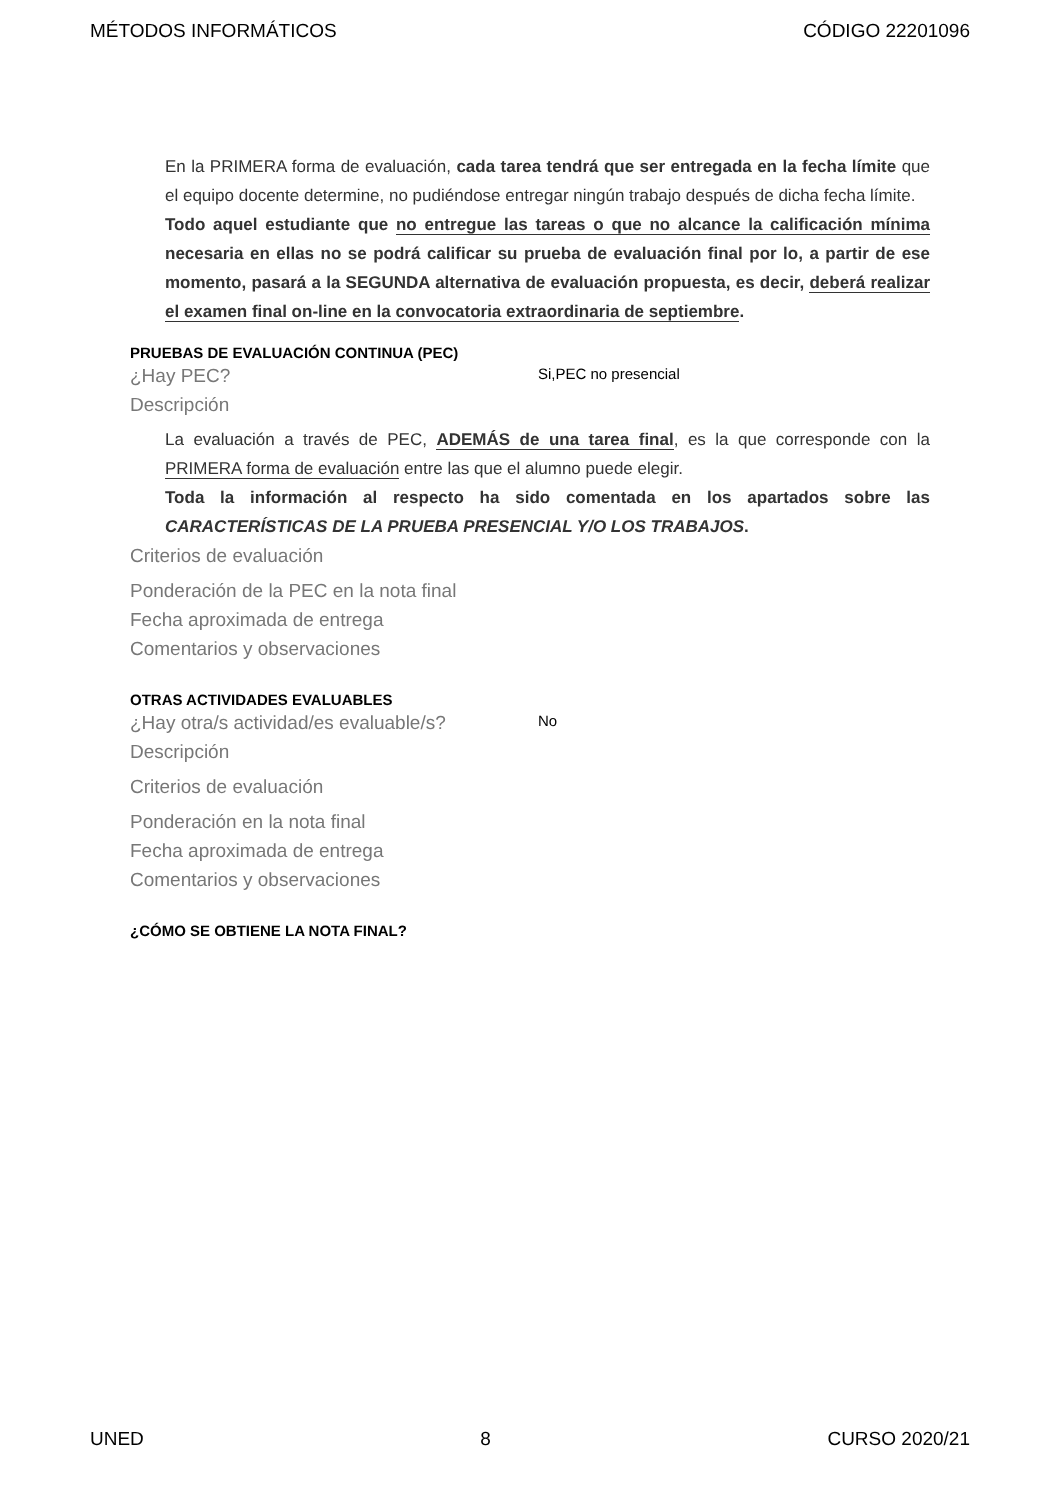MÉTODOS INFORMÁTICOS CÓDIGO 22201096
En la PRIMERA forma de evaluación, cada tarea tendrá que ser entregada en la fecha límite que el equipo docente determine, no pudiéndose entregar ningún trabajo después de dicha fecha límite.
Todo aquel estudiante que no entregue las tareas o que no alcance la calificación mínima necesaria en ellas no se podrá calificar su prueba de evaluación final por lo, a partir de ese momento, pasará a la SEGUNDA alternativa de evaluación propuesta, es decir, deberá realizar el examen final on-line en la convocatoria extraordinaria de septiembre.
PRUEBAS DE EVALUACIÓN CONTINUA (PEC)
¿Hay PEC?
Si,PEC no presencial
Descripción
La evaluación a través de PEC, ADEMÁS de una tarea final, es la que corresponde con la PRIMERA forma de evaluación entre las que el alumno puede elegir.
Toda la información al respecto ha sido comentada en los apartados sobre las CARACTERÍSTICAS DE LA PRUEBA PRESENCIAL Y/O LOS TRABAJOS.
Criterios de evaluación
Ponderación de la PEC en la nota final
Fecha aproximada de entrega
Comentarios y observaciones
OTRAS ACTIVIDADES EVALUABLES
¿Hay otra/s actividad/es evaluable/s?
No
Descripción
Criterios de evaluación
Ponderación en la nota final
Fecha aproximada de entrega
Comentarios y observaciones
¿CÓMO SE OBTIENE LA NOTA FINAL?
UNED 8 CURSO 2020/21